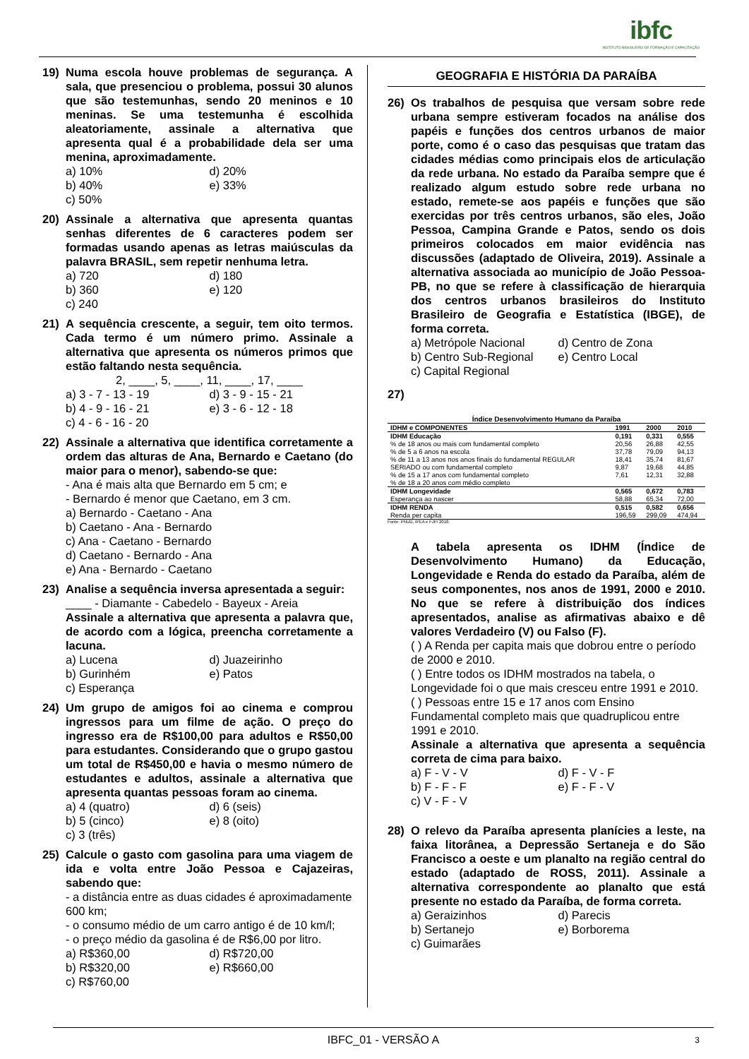ibfc
INSTITUTO BRASILEIRO DE FORMAÇÃO E CAPACITAÇÃO
19) Numa escola houve problemas de segurança. A sala, que presenciou o problema, possui 30 alunos que são testemunhas, sendo 20 meninos e 10 meninas. Se uma testemunha é escolhida aleatoriamente, assinale a alternativa que apresenta qual é a probabilidade dela ser uma menina, aproximadamente.
a) 10%
d) 20%
b) 40%
e) 33%
c) 50%
20) Assinale a alternativa que apresenta quantas senhas diferentes de 6 caracteres podem ser formadas usando apenas as letras maiúsculas da palavra BRASIL, sem repetir nenhuma letra.
a) 720
d) 180
b) 360
e) 120
c) 240
21) A sequência crescente, a seguir, tem oito termos. Cada termo é um número primo. Assinale a alternativa que apresenta os números primos que estão faltando nesta sequência.
2, ____, 5, ____, 11, ____, 17, ____
a) 3 - 7 - 13 - 19
d) 3 - 9 - 15 - 21
b) 4 - 9 - 16 - 21
e) 3 - 6 - 12 - 18
c) 4 - 6 - 16 - 20
22) Assinale a alternativa que identifica corretamente a ordem das alturas de Ana, Bernardo e Caetano (do maior para o menor), sabendo-se que:
- Ana é mais alta que Bernardo em 5 cm; e
- Bernardo é menor que Caetano, em 3 cm.
a) Bernardo - Caetano - Ana
b) Caetano - Ana - Bernardo
c) Ana - Caetano - Bernardo
d) Caetano - Bernardo - Ana
e) Ana - Bernardo - Caetano
23) Analise a sequência inversa apresentada a seguir:
____ - Diamante - Cabedelo - Bayeux - Areia
Assinale a alternativa que apresenta a palavra que, de acordo com a lógica, preencha corretamente a lacuna.
a) Lucena
d) Juazeirinho
b) Gurinhém
e) Patos
c) Esperança
24) Um grupo de amigos foi ao cinema e comprou ingressos para um filme de ação. O preço do ingresso era de R$100,00 para adultos e R$50,00 para estudantes. Considerando que o grupo gastou um total de R$450,00 e havia o mesmo número de estudantes e adultos, assinale a alternativa que apresenta quantas pessoas foram ao cinema.
a) 4 (quatro)
d) 6 (seis)
b) 5 (cinco)
e) 8 (oito)
c) 3 (três)
25) Calcule o gasto com gasolina para uma viagem de ida e volta entre João Pessoa e Cajazeiras, sabendo que:
- a distância entre as duas cidades é aproximadamente 600 km;
- o consumo médio de um carro antigo é de 10 km/l;
- o preço médio da gasolina é de R$6,00 por litro.
a) R$360,00
d) R$720,00
b) R$320,00
e) R$660,00
c) R$760,00
GEOGRAFIA E HISTÓRIA DA PARAÍBA
26) Os trabalhos de pesquisa que versam sobre rede urbana sempre estiveram focados na análise dos papéis e funções dos centros urbanos de maior porte, como é o caso das pesquisas que tratam das cidades médias como principais elos de articulação da rede urbana. No estado da Paraíba sempre que é realizado algum estudo sobre rede urbana no estado, remete-se aos papéis e funções que são exercidas por três centros urbanos, são eles, João Pessoa, Campina Grande e Patos, sendo os dois primeiros colocados em maior evidência nas discussões (adaptado de Oliveira, 2019). Assinale a alternativa associada ao município de João Pessoa-PB, no que se refere à classificação de hierarquia dos centros urbanos brasileiros do Instituto Brasileiro de Geografia e Estatística (IBGE), de forma correta.
a) Metrópole Nacional
d) Centro de Zona
b) Centro Sub-Regional
e) Centro Local
c) Capital Regional
27)
Índice Desenvolvimento Humano da Paraíba
| IDHM e COMPONENTES | 1991 | 2000 | 2010 |
| --- | --- | --- | --- |
| IDHM Educação | 0,191 | 0,331 | 0,555 |
| % de 18 anos ou mais com fundamental completo | 20,56 | 26,88 | 42,55 |
| % de 5 a 6 anos na escola | 37,78 | 79,09 | 94,13 |
| % de 11 a 13 anos nos anos finais do fundamental REGULAR | 18,41 | 35,74 | 81,67 |
| SERIADO ou com fundamental completo | 9,87 | 19,68 | 44,85 |
| % de 15 a 17 anos com fundamental completo | 7,61 | 12,31 | 32,88 |
| % de 18 a 20 anos com médio completo | | | |
| IDHM Longevidade | 0,565 | 0,672 | 0,783 |
| Esperança ao nascer | 58,88 | 65,34 | 72,00 |
| IDHM RENDA | 0,515 | 0,582 | 0,656 |
| Renda per capita | 196,59 | 299,09 | 474,94 |
Fonte: PNUD, IPEA e FJP/ 2018.
A tabela apresenta os IDHM (Índice de Desenvolvimento Humano) da Educação, Longevidade e Renda do estado da Paraíba, além de seus componentes, nos anos de 1991, 2000 e 2010. No que se refere à distribuição dos índices apresentados, analise as afirmativas abaixo e dê valores Verdadeiro (V) ou Falso (F).
( ) A Renda per capita mais que dobrou entre o período de 2000 e 2010.
( ) Entre todos os IDHM mostrados na tabela, o Longevidade foi o que mais cresceu entre 1991 e 2010.
( ) Pessoas entre 15 e 17 anos com Ensino Fundamental completo mais que quadruplicou entre 1991 e 2010.
Assinale a alternativa que apresenta a sequência correta de cima para baixo.
a) F - V - V
d) F - V - F
b) F - F - F
e) F - F - V
c) V - F - V
28) O relevo da Paraíba apresenta planícies a leste, na faixa litorânea, a Depressão Sertaneja e do São Francisco a oeste e um planalto na região central do estado (adaptado de ROSS, 2011). Assinale a alternativa correspondente ao planalto que está presente no estado da Paraíba, de forma correta.
a) Geraizinhos
d) Parecis
b) Sertanejo
e) Borborema
c) Guimarães
IBFC_01 - VERSÃO A 3